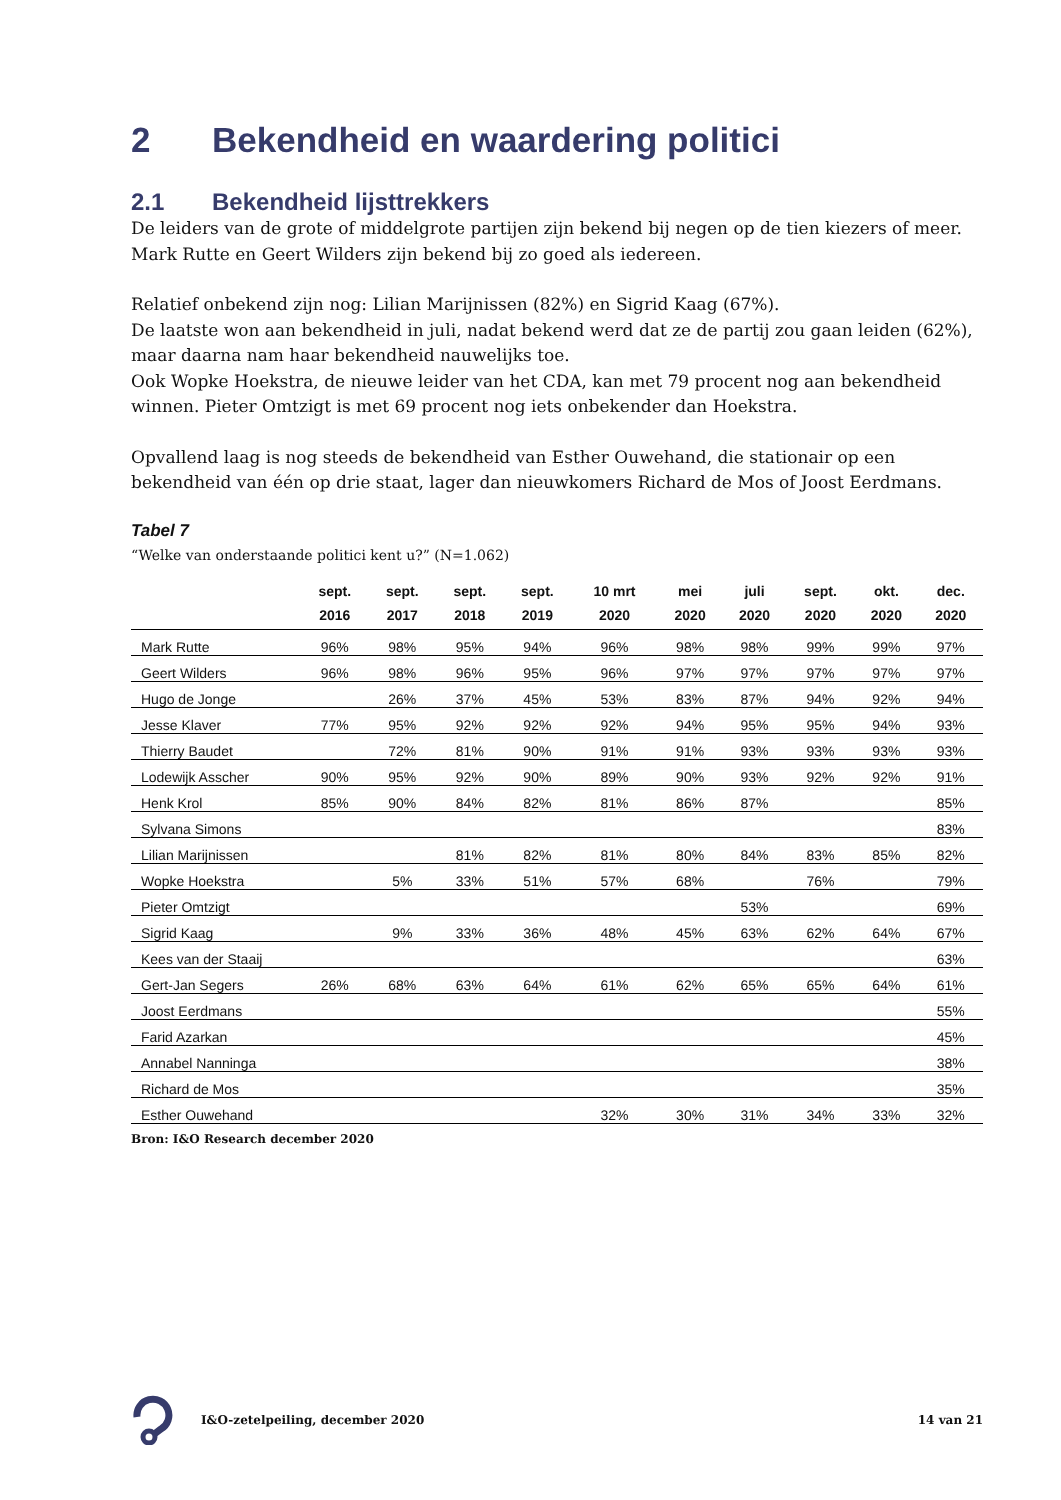2 Bekendheid en waardering politici
2.1 Bekendheid lijsttrekkers
De leiders van de grote of middelgrote partijen zijn bekend bij negen op de tien kiezers of meer. Mark Rutte en Geert Wilders zijn bekend bij zo goed als iedereen.
Relatief onbekend zijn nog: Lilian Marijnissen (82%) en Sigrid Kaag (67%).
De laatste won aan bekendheid in juli, nadat bekend werd dat ze de partij zou gaan leiden (62%), maar daarna nam haar bekendheid nauwelijks toe.
Ook Wopke Hoekstra, de nieuwe leider van het CDA, kan met 79 procent nog aan bekendheid winnen. Pieter Omtzigt is met 69 procent nog iets onbekender dan Hoekstra.
Opvallend laag is nog steeds de bekendheid van Esther Ouwehand, die stationair op een bekendheid van één op drie staat, lager dan nieuwkomers Richard de Mos of Joost Eerdmans.
Tabel 7
“Welke van onderstaande politici kent u?” (N=1.062)
| | sept. 2016 | sept. 2017 | sept. 2018 | sept. 2019 | 10 mrt 2020 | mei 2020 | juli 2020 | sept. 2020 | okt. 2020 | dec. 2020 |
| --- | --- | --- | --- | --- | --- | --- | --- | --- | --- | --- |
| Mark Rutte | 96% | 98% | 95% | 94% | 96% | 98% | 98% | 99% | 99% | 97% |
| Geert Wilders | 96% | 98% | 96% | 95% | 96% | 97% | 97% | 97% | 97% | 97% |
| Hugo de Jonge | | 26% | 37% | 45% | 53% | 83% | 87% | 94% | 92% | 94% |
| Jesse Klaver | 77% | 95% | 92% | 92% | 92% | 94% | 95% | 95% | 94% | 93% |
| Thierry Baudet | | 72% | 81% | 90% | 91% | 91% | 93% | 93% | 93% | 93% |
| Lodewijk Asscher | 90% | 95% | 92% | 90% | 89% | 90% | 93% | 92% | 92% | 91% |
| Henk Krol | 85% | 90% | 84% | 82% | 81% | 86% | 87% | | | 85% |
| Sylvana Simons | | | | | | | | | | 83% |
| Lilian Marijnissen | | | 81% | 82% | 81% | 80% | 84% | 83% | 85% | 82% |
| Wopke Hoekstra | | 5% | 33% | 51% | 57% | 68% | | 76% | | 79% |
| Pieter Omtzigt | | | | | | | 53% | | | 69% |
| Sigrid Kaag | | 9% | 33% | 36% | 48% | 45% | 63% | 62% | 64% | 67% |
| Kees van der Staaij | | | | | | | | | | 63% |
| Gert-Jan Segers | 26% | 68% | 63% | 64% | 61% | 62% | 65% | 65% | 64% | 61% |
| Joost Eerdmans | | | | | | | | | | 55% |
| Farid Azarkan | | | | | | | | | | 45% |
| Annabel Nanninga | | | | | | | | | | 38% |
| Richard de Mos | | | | | | | | | | 35% |
| Esther Ouwehand | | | | | 32% | 30% | 31% | 34% | 33% | 32% |
Bron: I&O Research december 2020
I&O-zetelpeiling, december 2020 14 van 21